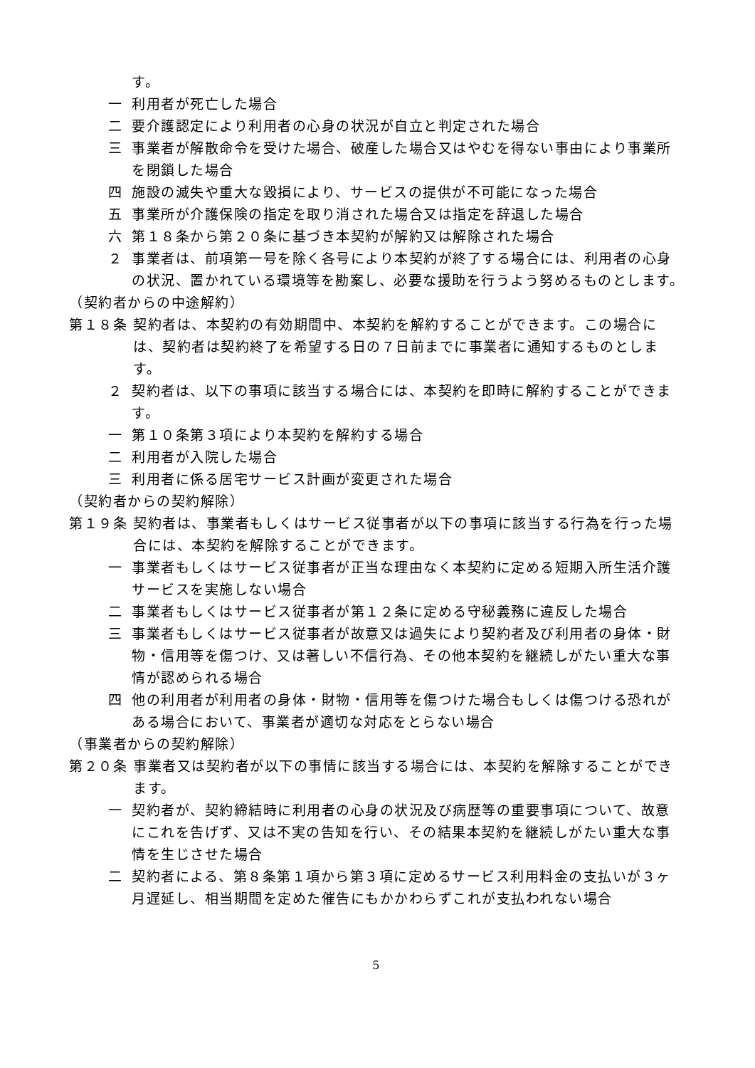す。
一 利用者が死亡した場合
二 要介護認定により利用者の心身の状況が自立と判定された場合
三 事業者が解散命令を受けた場合、破産した場合又はやむを得ない事由により事業所を閉鎖した場合
四 施設の滅失や重大な毀損により、サービスの提供が不可能になった場合
五 事業所が介護保険の指定を取り消された場合又は指定を辞退した場合
六 第１８条から第２０条に基づき本契約が解約又は解除された場合
２ 事業者は、前項第一号を除く各号により本契約が終了する場合には、利用者の心身の状況、置かれている環境等を勘案し、必要な援助を行うよう努めるものとします。
（契約者からの中途解約）
第１８条 契約者は、本契約の有効期間中、本契約を解約することができます。この場合には、契約者は契約終了を希望する日の７日前までに事業者に通知するものとします。
２ 契約者は、以下の事項に該当する場合には、本契約を即時に解約することができます。
一 第１０条第３項により本契約を解約する場合
二 利用者が入院した場合
三 利用者に係る居宅サービス計画が変更された場合
（契約者からの契約解除）
第１９条 契約者は、事業者もしくはサービス従事者が以下の事項に該当する行為を行った場合には、本契約を解除することができます。
一 事業者もしくはサービス従事者が正当な理由なく本契約に定める短期入所生活介護サービスを実施しない場合
二 事業者もしくはサービス従事者が第１２条に定める守秘義務に違反した場合
三 事業者もしくはサービス従事者が故意又は過失により契約者及び利用者の身体・財物・信用等を傷つけ、又は著しい不信行為、その他本契約を継続しがたい重大な事情が認められる場合
四 他の利用者が利用者の身体・財物・信用等を傷つけた場合もしくは傷つける恐れがある場合において、事業者が適切な対応をとらない場合
（事業者からの契約解除）
第２０条 事業者又は契約者が以下の事情に該当する場合には、本契約を解除することができます。
一 契約者が、契約締結時に利用者の心身の状況及び病歴等の重要事項について、故意にこれを告げず、又は不実の告知を行い、その結果本契約を継続しがたい重大な事情を生じさせた場合
二 契約者による、第８条第１項から第３項に定めるサービス利用料金の支払いが３ヶ月遅延し、相当期間を定めた催告にもかかわらずこれが支払われない場合
5